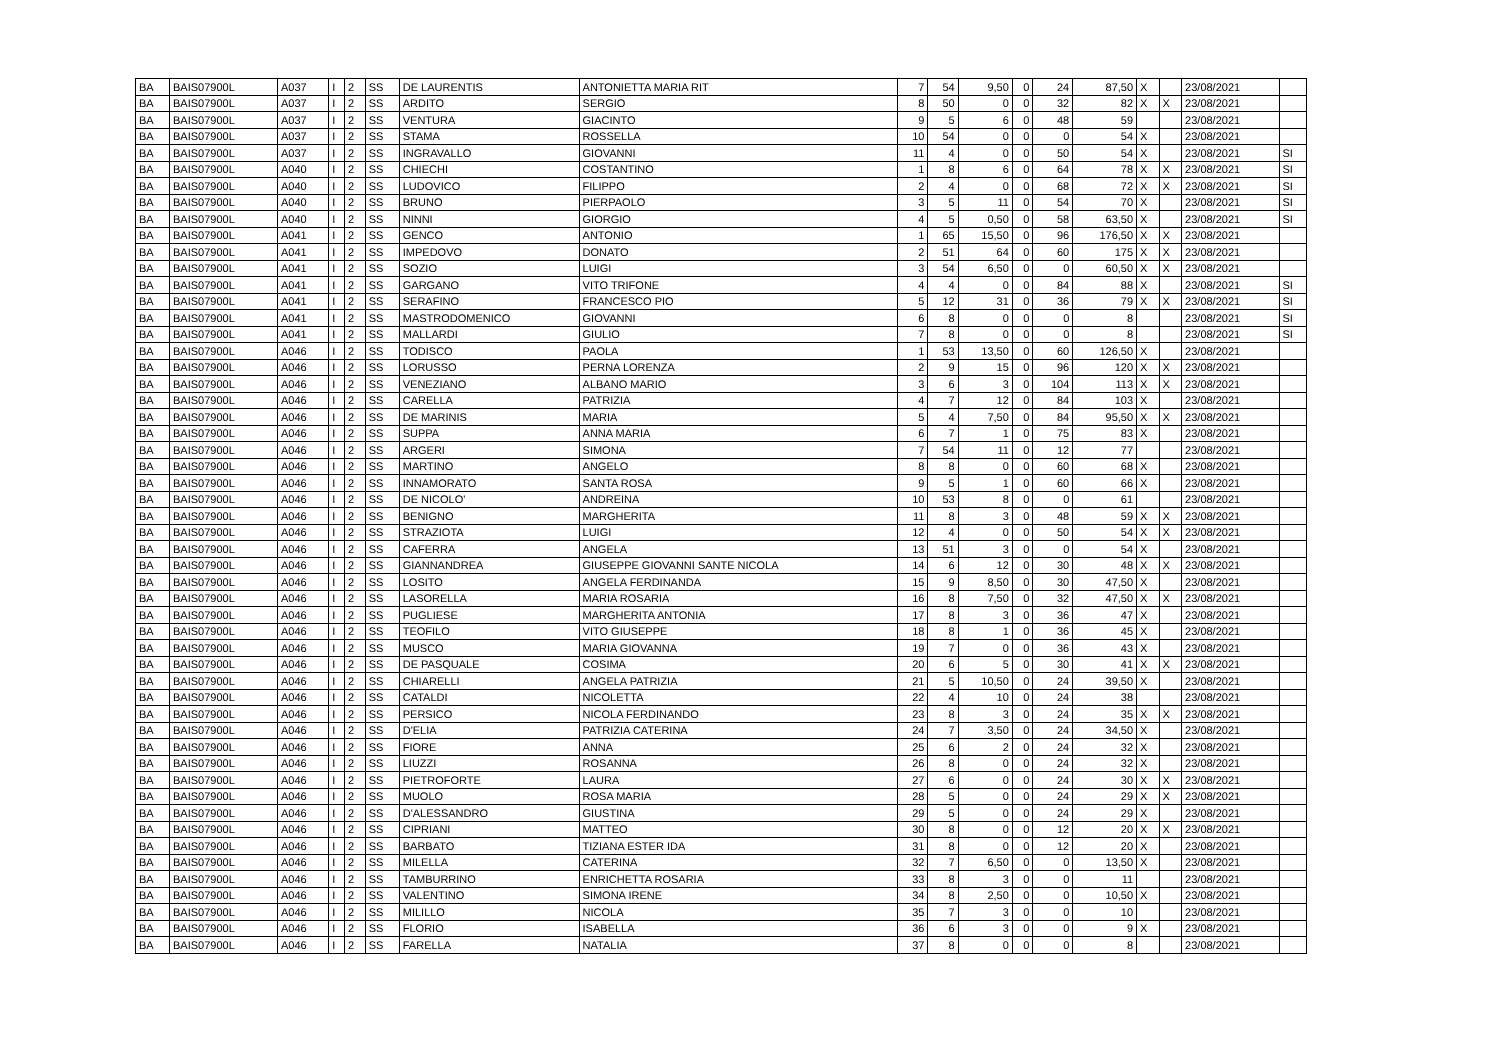| BA | BAIS07900L | A037 | I | 2 | SS | DE LAURENTIS | ANTONIETTA MARIA RIT | 7 | 54 | 9,50 | 0 | 24 | 87,50 | X | | 23/08/2021 | |
| BA | BAIS07900L | A037 | I | 2 | SS | ARDITO | SERGIO | 8 | 50 | 0 | 0 | 32 | 82 | X | X | 23/08/2021 | |
| BA | BAIS07900L | A037 | I | 2 | SS | VENTURA | GIACINTO | 9 | 5 | 6 | 0 | 48 | 59 | | | 23/08/2021 | |
| BA | BAIS07900L | A037 | I | 2 | SS | STAMA | ROSSELLA | 10 | 54 | 0 | 0 | 0 | 54 | X | | 23/08/2021 | |
| BA | BAIS07900L | A037 | I | 2 | SS | INGRAVALLO | GIOVANNI | 11 | 4 | 0 | 0 | 50 | 54 | X | | 23/08/2021 | SI |
| BA | BAIS07900L | A040 | I | 2 | SS | CHIECHI | COSTANTINO | 1 | 8 | 6 | 0 | 64 | 78 | X | X | 23/08/2021 | SI |
| BA | BAIS07900L | A040 | I | 2 | SS | LUDOVICO | FILIPPO | 2 | 4 | 0 | 0 | 68 | 72 | X | X | 23/08/2021 | SI |
| BA | BAIS07900L | A040 | I | 2 | SS | BRUNO | PIERPAOLO | 3 | 5 | 11 | 0 | 54 | 70 | X | | 23/08/2021 | SI |
| BA | BAIS07900L | A040 | I | 2 | SS | NINNI | GIORGIO | 4 | 5 | 0,50 | 0 | 58 | 63,50 | X | | 23/08/2021 | SI |
| BA | BAIS07900L | A041 | I | 2 | SS | GENCO | ANTONIO | 1 | 65 | 15,50 | 0 | 96 | 176,50 | X | X | 23/08/2021 | |
| BA | BAIS07900L | A041 | I | 2 | SS | IMPEDOVO | DONATO | 2 | 51 | 64 | 0 | 60 | 175 | X | X | 23/08/2021 | |
| BA | BAIS07900L | A041 | I | 2 | SS | SOZIO | LUIGI | 3 | 54 | 6,50 | 0 | 0 | 60,50 | X | X | 23/08/2021 | |
| BA | BAIS07900L | A041 | I | 2 | SS | GARGANO | VITO TRIFONE | 4 | 4 | 0 | 0 | 84 | 88 | X | | 23/08/2021 | SI |
| BA | BAIS07900L | A041 | I | 2 | SS | SERAFINO | FRANCESCO PIO | 5 | 12 | 31 | 0 | 36 | 79 | X | X | 23/08/2021 | SI |
| BA | BAIS07900L | A041 | I | 2 | SS | MASTRODOMENICO | GIOVANNI | 6 | 8 | 0 | 0 | 0 | 8 | | | 23/08/2021 | SI |
| BA | BAIS07900L | A041 | I | 2 | SS | MALLARDI | GIULIO | 7 | 8 | 0 | 0 | 0 | 8 | | | 23/08/2021 | SI |
| BA | BAIS07900L | A046 | I | 2 | SS | TODISCO | PAOLA | 1 | 53 | 13,50 | 0 | 60 | 126,50 | X | | 23/08/2021 | |
| BA | BAIS07900L | A046 | I | 2 | SS | LORUSSO | PERNA LORENZA | 2 | 9 | 15 | 0 | 96 | 120 | X | X | 23/08/2021 | |
| BA | BAIS07900L | A046 | I | 2 | SS | VENEZIANO | ALBANO MARIO | 3 | 6 | 3 | 0 | 104 | 113 | X | X | 23/08/2021 | |
| BA | BAIS07900L | A046 | I | 2 | SS | CARELLA | PATRIZIA | 4 | 7 | 12 | 0 | 84 | 103 | X | | 23/08/2021 | |
| BA | BAIS07900L | A046 | I | 2 | SS | DE MARINIS | MARIA | 5 | 4 | 7,50 | 0 | 84 | 95,50 | X | X | 23/08/2021 | |
| BA | BAIS07900L | A046 | I | 2 | SS | SUPPA | ANNA MARIA | 6 | 7 | 1 | 0 | 75 | 83 | X | | 23/08/2021 | |
| BA | BAIS07900L | A046 | I | 2 | SS | ARGERI | SIMONA | 7 | 54 | 11 | 0 | 12 | 77 | | | 23/08/2021 | |
| BA | BAIS07900L | A046 | I | 2 | SS | MARTINO | ANGELO | 8 | 8 | 0 | 0 | 60 | 68 | X | | 23/08/2021 | |
| BA | BAIS07900L | A046 | I | 2 | SS | INNAMORATO | SANTA ROSA | 9 | 5 | 1 | 0 | 60 | 66 | X | | 23/08/2021 | |
| BA | BAIS07900L | A046 | I | 2 | SS | DE NICOLO' | ANDREINA | 10 | 53 | 8 | 0 | 0 | 61 | | | 23/08/2021 | |
| BA | BAIS07900L | A046 | I | 2 | SS | BENIGNO | MARGHERITA | 11 | 8 | 3 | 0 | 48 | 59 | X | X | 23/08/2021 | |
| BA | BAIS07900L | A046 | I | 2 | SS | STRAZIOTA | LUIGI | 12 | 4 | 0 | 0 | 50 | 54 | X | X | 23/08/2021 | |
| BA | BAIS07900L | A046 | I | 2 | SS | CAFERRA | ANGELA | 13 | 51 | 3 | 0 | 0 | 54 | X | | 23/08/2021 | |
| BA | BAIS07900L | A046 | I | 2 | SS | GIANNANDREA | GIUSEPPE GIOVANNI SANTE NICOLA | 14 | 6 | 12 | 0 | 30 | 48 | X | X | 23/08/2021 | |
| BA | BAIS07900L | A046 | I | 2 | SS | LOSITO | ANGELA FERDINANDA | 15 | 9 | 8,50 | 0 | 30 | 47,50 | X | | 23/08/2021 | |
| BA | BAIS07900L | A046 | I | 2 | SS | LASORELLA | MARIA ROSARIA | 16 | 8 | 7,50 | 0 | 32 | 47,50 | X | X | 23/08/2021 | |
| BA | BAIS07900L | A046 | I | 2 | SS | PUGLIESE | MARGHERITA ANTONIA | 17 | 8 | 3 | 0 | 36 | 47 | X | | 23/08/2021 | |
| BA | BAIS07900L | A046 | I | 2 | SS | TEOFILO | VITO GIUSEPPE | 18 | 8 | 1 | 0 | 36 | 45 | X | | 23/08/2021 | |
| BA | BAIS07900L | A046 | I | 2 | SS | MUSCO | MARIA GIOVANNA | 19 | 7 | 0 | 0 | 36 | 43 | X | | 23/08/2021 | |
| BA | BAIS07900L | A046 | I | 2 | SS | DE PASQUALE | COSIMA | 20 | 6 | 5 | 0 | 30 | 41 | X | X | 23/08/2021 | |
| BA | BAIS07900L | A046 | I | 2 | SS | CHIARELLI | ANGELA PATRIZIA | 21 | 5 | 10,50 | 0 | 24 | 39,50 | X | | 23/08/2021 | |
| BA | BAIS07900L | A046 | I | 2 | SS | CATALDI | NICOLETTA | 22 | 4 | 10 | 0 | 24 | 38 | | | 23/08/2021 | |
| BA | BAIS07900L | A046 | I | 2 | SS | PERSICO | NICOLA FERDINANDO | 23 | 8 | 3 | 0 | 24 | 35 | X | X | 23/08/2021 | |
| BA | BAIS07900L | A046 | I | 2 | SS | D'ELIA | PATRIZIA CATERINA | 24 | 7 | 3,50 | 0 | 24 | 34,50 | X | | 23/08/2021 | |
| BA | BAIS07900L | A046 | I | 2 | SS | FIORE | ANNA | 25 | 6 | 2 | 0 | 24 | 32 | X | | 23/08/2021 | |
| BA | BAIS07900L | A046 | I | 2 | SS | LIUZZI | ROSANNA | 26 | 8 | 0 | 0 | 24 | 32 | X | | 23/08/2021 | |
| BA | BAIS07900L | A046 | I | 2 | SS | PIETROFORTE | LAURA | 27 | 6 | 0 | 0 | 24 | 30 | X | X | 23/08/2021 | |
| BA | BAIS07900L | A046 | I | 2 | SS | MUOLO | ROSA MARIA | 28 | 5 | 0 | 0 | 24 | 29 | X | X | 23/08/2021 | |
| BA | BAIS07900L | A046 | I | 2 | SS | D'ALESSANDRO | GIUSTINA | 29 | 5 | 0 | 0 | 24 | 29 | X | | 23/08/2021 | |
| BA | BAIS07900L | A046 | I | 2 | SS | CIPRIANI | MATTEO | 30 | 8 | 0 | 0 | 12 | 20 | X | X | 23/08/2021 | |
| BA | BAIS07900L | A046 | I | 2 | SS | BARBATO | TIZIANA ESTER IDA | 31 | 8 | 0 | 0 | 12 | 20 | X | | 23/08/2021 | |
| BA | BAIS07900L | A046 | I | 2 | SS | MILELLA | CATERINA | 32 | 7 | 6,50 | 0 | 0 | 13,50 | X | | 23/08/2021 | |
| BA | BAIS07900L | A046 | I | 2 | SS | TAMBURRINO | ENRICHETTA ROSARIA | 33 | 8 | 3 | 0 | 0 | 11 | | | 23/08/2021 | |
| BA | BAIS07900L | A046 | I | 2 | SS | VALENTINO | SIMONA IRENE | 34 | 8 | 2,50 | 0 | 0 | 10,50 | X | | 23/08/2021 | |
| BA | BAIS07900L | A046 | I | 2 | SS | MILILLO | NICOLA | 35 | 7 | 3 | 0 | 0 | 10 | | | 23/08/2021 | |
| BA | BAIS07900L | A046 | I | 2 | SS | FLORIO | ISABELLA | 36 | 6 | 3 | 0 | 0 | 9 | X | | 23/08/2021 | |
| BA | BAIS07900L | A046 | I | 2 | SS | FARELLA | NATALIA | 37 | 8 | 0 | 0 | 0 | 8 | | | 23/08/2021 | |